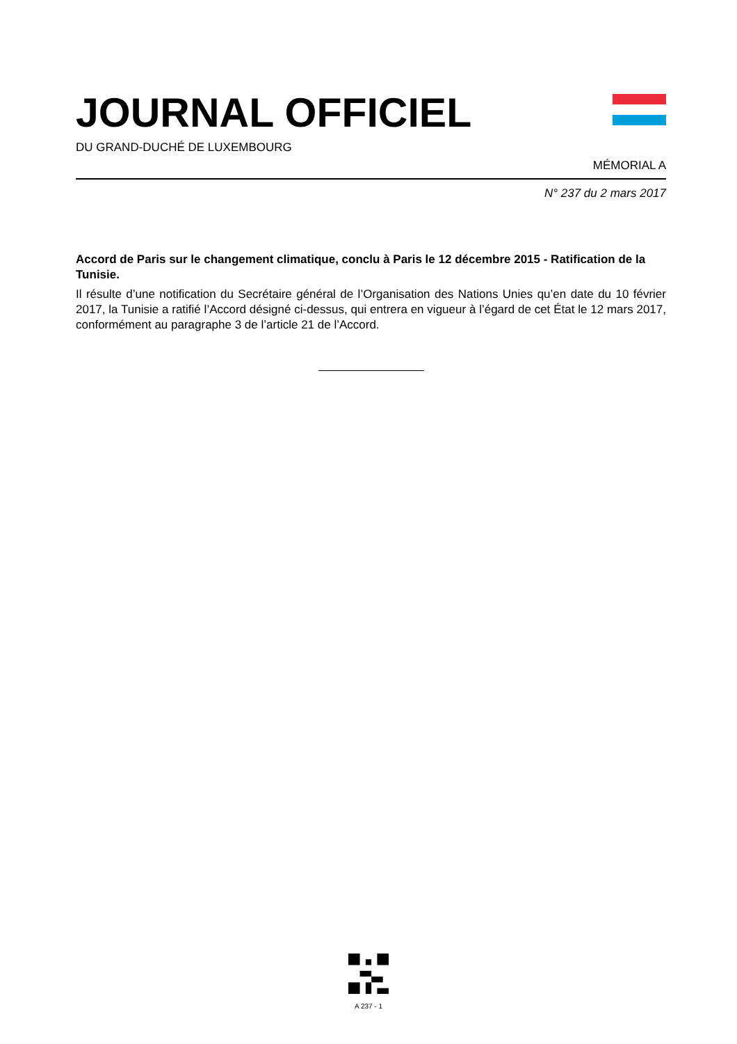JOURNAL OFFICIEL
DU GRAND-DUCHÉ DE LUXEMBOURG
MÉMORIAL A
N° 237 du 2 mars 2017
Accord de Paris sur le changement climatique, conclu à Paris le 12 décembre 2015 - Ratification de la Tunisie.
Il résulte d’une notification du Secrétaire général de l’Organisation des Nations Unies qu’en date du 10 février 2017, la Tunisie a ratifié l’Accord désigné ci-dessus, qui entrera en vigueur à l’égard de cet État le 12 mars 2017, conformément au paragraphe 3 de l’article 21 de l’Accord.
A 237 - 1